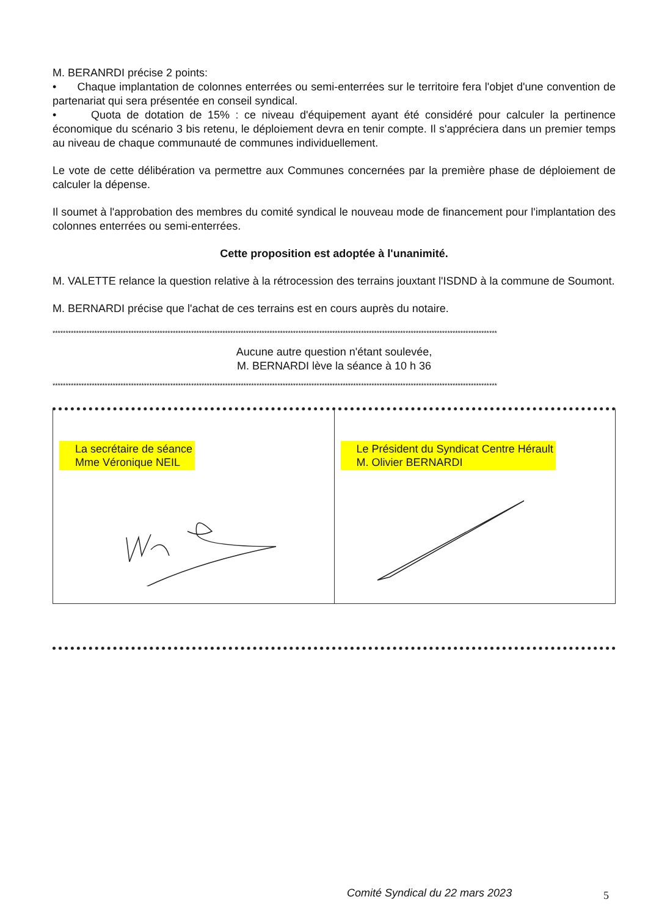M. BERANRDI précise 2 points:
• Chaque implantation de colonnes enterrées ou semi-enterrées sur le territoire fera l'objet d'une convention de partenariat qui sera présentée en conseil syndical.
• Quota de dotation de 15% : ce niveau d'équipement ayant été considéré pour calculer la pertinence économique du scénario 3 bis retenu, le déploiement devra en tenir compte. Il s'appréciera dans un premier temps au niveau de chaque communauté de communes individuellement.
Le vote de cette délibération va permettre aux Communes concernées par la première phase de déploiement de calculer la dépense.
Il soumet à l'approbation des membres du comité syndical le nouveau mode de financement pour l'implantation des colonnes enterrées ou semi-enterrées.
Cette proposition est adoptée à l'unanimité.
M. VALETTE relance la question relative à la rétrocession des terrains jouxtant l'ISDND à la commune de Soumont.
M. BERNARDI précise que l'achat de ces terrains est en cours auprès du notaire.
**************************************************************************************************************************************************************************
Aucune autre question n'étant soulevée,
M. BERNARDI lève la séance à 10 h 36
**************************************************************************************************************************************************************************
La secrétaire de séance
Mme Véronique NEIL
Le Président du Syndicat Centre Hérault
M. Olivier BERNARDI
Comité Syndical du 22 mars 2023
5